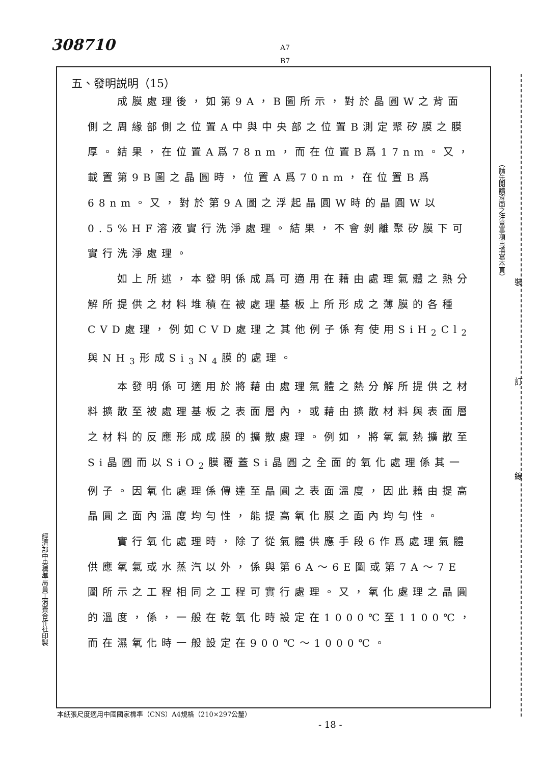308710
A7
B7
五、發明説明（15）
成膜處理後，如第9A，B圖所示，對於晶圓W之背面側之周緣部側之位置A中與中央部之位置B測定聚矽膜之膜厚。結果，在位置A爲78nm，而在位置B爲17nm。又，載置第9B圖之晶圓時，位置A爲70nm，在位置B爲68nm。又，對於第9A圖之浮起晶圓W時的晶圓W以0.5%HF溶液實行洗淨處理。結果，不會剝離聚矽膜下可實行洗淨處理。
如上所述，本發明係成爲可適用在藉由處理氣體之熱分解所提供之材料堆積在被處理基板上所形成之薄膜的各種CVD處理，例如CVD處理之其他例子係有使用SiH<sub>2</sub>Cl<sub>2</sub>與NH<sub>3</sub>形成Si<sub>3</sub>N<sub>4</sub>膜的處理。
本發明係可適用於將藉由處理氣體之熱分解所提供之材料擴散至被處理基板之表面層內，或藉由擴散材料與表面層之材料的反應形成成膜的擴散處理。例如，將氧氣熱擴散至Si晶圓而以SiO<sub>2</sub>膜覆蓋Si晶圓之全面的氧化處理係其一例子。因氧化處理係傳達至晶圓之表面溫度，因此藉由提高晶圓之面內溫度均勻性，能提高氧化膜之面內均勻性。
實行氧化處理時，除了從氣體供應手段6作爲處理氣體供應氧氣或水蒸汽以外，係與第6A～6E圖或第7A～7E圖所示之工程相同之工程可實行處理。又，氧化處理之晶圓的溫度，係，一般在乾氧化時設定在1000℃至1100℃，而在濕氧化時一般設定在900℃～1000℃。
（請先閱讀背面之注意事項再填寫本頁）
裝
訂
線
經濟部中央標準局員工消費合作社印製
本紙張尺度適用中國國家標準（CNS）A4規格（210×297公釐）
- 18 -